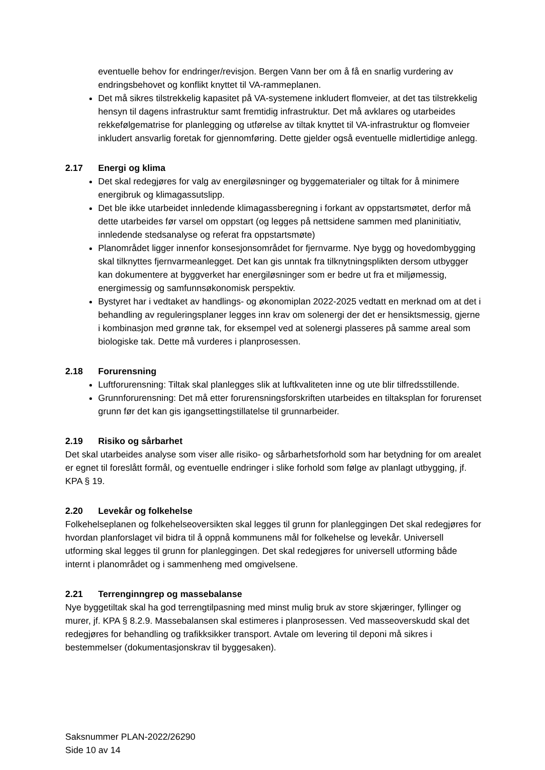eventuelle behov for endringer/revisjon. Bergen Vann ber om å få en snarlig vurdering av endringsbehovet og konflikt knyttet til VA-rammeplanen.
Det må sikres tilstrekkelig kapasitet på VA-systemene inkludert flomveier, at det tas tilstrekkelig hensyn til dagens infrastruktur samt fremtidig infrastruktur. Det må avklares og utarbeides rekkefølgematrise for planlegging og utførelse av tiltak knyttet til VA-infrastruktur og flomveier inkludert ansvarlig foretak for gjennomføring. Dette gjelder også eventuelle midlertidige anlegg.
2.17 Energi og klima
Det skal redegjøres for valg av energiløsninger og byggematerialer og tiltak for å minimere energibruk og klimagassutslipp.
Det ble ikke utarbeidet innledende klimagassberegning i forkant av oppstartsmøtet, derfor må dette utarbeides før varsel om oppstart (og legges på nettsidene sammen med planinitiativ, innledende stedsanalyse og referat fra oppstartsmøte)
Planområdet ligger innenfor konsesjonsområdet for fjernvarme. Nye bygg og hovedombygging skal tilknyttes fjernvarmeanlegget. Det kan gis unntak fra tilknytningsplikten dersom utbygger kan dokumentere at byggverket har energiløsninger som er bedre ut fra et miljømessig, energimessig og samfunnsøkonomisk perspektiv.
Bystyret har i vedtaket av handlings- og økonomiplan 2022-2025 vedtatt en merknad om at det i behandling av reguleringsplaner legges inn krav om solenergi der det er hensiktsmessig, gjerne i kombinasjon med grønne tak, for eksempel ved at solenergi plasseres på samme areal som biologiske tak. Dette må vurderes i planprosessen.
2.18 Forurensning
Luftforurensning: Tiltak skal planlegges slik at luftkvaliteten inne og ute blir tilfredsstillende.
Grunnforurensning: Det må etter forurensningsforskriften utarbeides en tiltaksplan for forurenset grunn før det kan gis igangsettingstillatelse til grunnarbeider.
2.19 Risiko og sårbarhet
Det skal utarbeides analyse som viser alle risiko- og sårbarhetsforhold som har betydning for om arealet er egnet til foreslått formål, og eventuelle endringer i slike forhold som følge av planlagt utbygging, jf. KPA § 19.
2.20 Levekår og folkehelse
Folkehelseplanen og folkehelseoversikten skal legges til grunn for planleggingen Det skal redegjøres for hvordan planforslaget vil bidra til å oppnå kommunens mål for folkehelse og levekår. Universell utforming skal legges til grunn for planleggingen. Det skal redegjøres for universell utforming både internt i planområdet og i sammenheng med omgivelsene.
2.21 Terrenginngrep og massebalanse
Nye byggetiltak skal ha god terrengtilpasning med minst mulig bruk av store skjæringer, fyllinger og murer, jf. KPA § 8.2.9. Massebalansen skal estimeres i planprosessen. Ved masseoverskudd skal det redegjøres for behandling og trafikksikker transport. Avtale om levering til deponi må sikres i bestemmelser (dokumentasjonskrav til byggesaken).
Saksnummer PLAN-2022/26290
Side 10 av 14